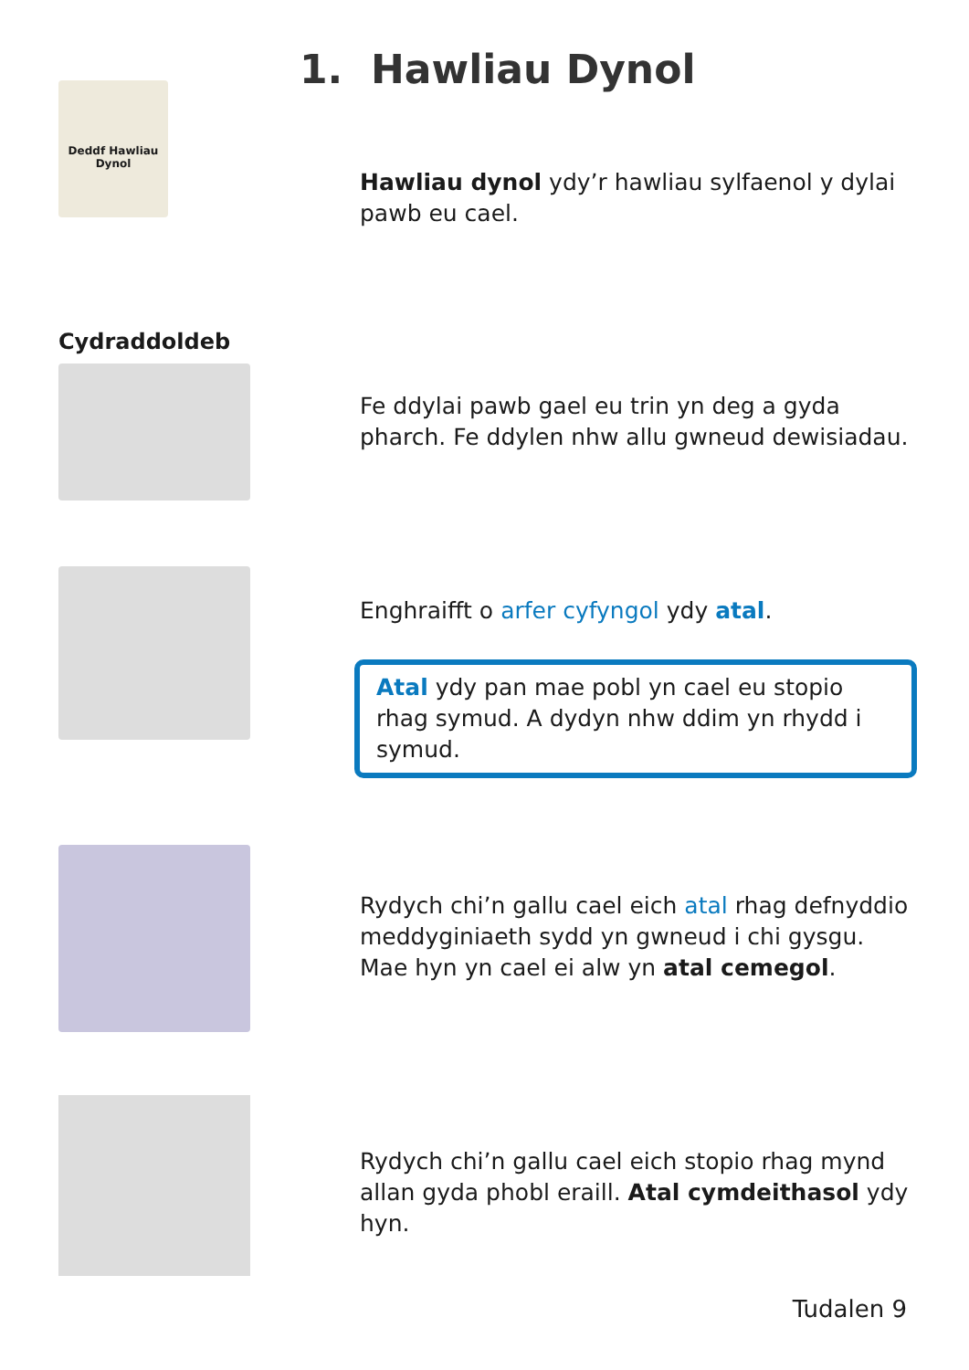1. Hawliau Dynol
Deddf Hawliau Dynol
Hawliau dynol ydy’r hawliau sylfaenol y dylai pawb eu cael.
Cydraddoldeb
Fe ddylai pawb gael eu trin yn deg a gyda pharch. Fe ddylen nhw allu gwneud dewisiadau.
Enghraifft o arfer cyfyngol ydy atal.
Atal ydy pan mae pobl yn cael eu stopio rhag symud. A dydyn nhw ddim yn rhydd i symud.
Rydych chi’n gallu cael eich atal rhag defnyddio meddyginiaeth sydd yn gwneud i chi gysgu. Mae hyn yn cael ei alw yn atal cemegol.
Rydych chi’n gallu cael eich stopio rhag mynd allan gyda phobl eraill. Atal cymdeithasol ydy hyn.
Tudalen 9